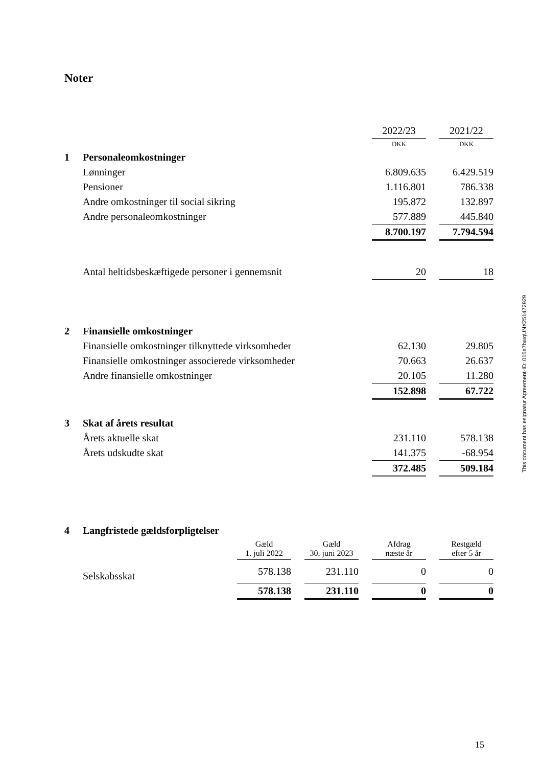Noter
| | | 2022/23 | | 2021/22 |
| | | DKK | | DKK |
| 1 | Personaleomkostninger | | | |
| | Lønninger | 6.809.635 | | 6.429.519 |
| | Pensioner | 1.116.801 | | 786.338 |
| | Andre omkostninger til social sikring | 195.872 | | 132.897 |
| | Andre personaleomkostninger | 577.889 | | 445.840 |
| | | 8.700.197 | | 7.794.594 |
| | Antal heltidsbeskæftigede personer i gennemsnit | 20 | | 18 |
| 2 | Finansielle omkostninger | | | |
| | Finansielle omkostninger tilknyttede virksomheder | 62.130 | | 29.805 |
| | Finansielle omkostninger associerede virksomheder | 70.663 | | 26.637 |
| | Andre finansielle omkostninger | 20.105 | | 11.280 |
| | | 152.898 | | 67.722 |
| 3 | Skat af årets resultat | | | |
| | Årets aktuelle skat | 231.110 | | 578.138 |
| | Årets udskudte skat | 141.375 | | -68.954 |
| | | 372.485 | | 509.184 |
| 4 | Langfristede gældsforpligtelser | | | | | | | |
| | | Gæld 1. juli 2022 | | Gæld 30. juni 2023 | | Afdrag næste år | | Restgæld efter 5 år |
| | Selskabsskat | 578.138 | | 231.110 | | 0 | | 0 |
| | | 578.138 | | 231.110 | | 0 | | 0 |
This document has esignatur Agreement-ID: 015a7bwqUNX251472929
15